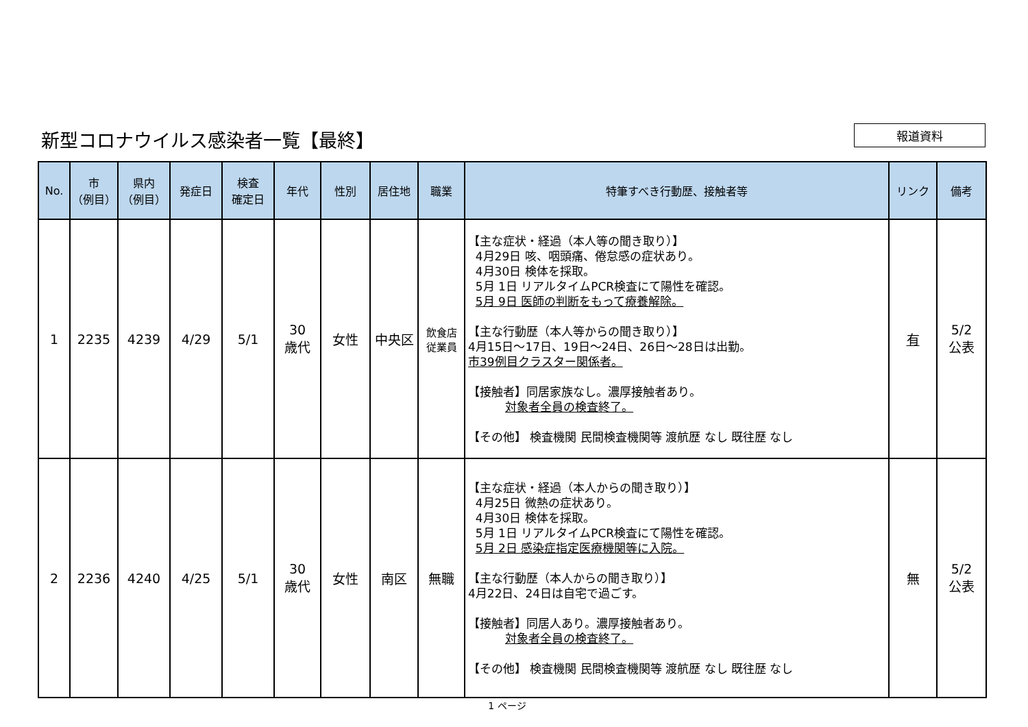新型コロナウイルス感染者一覧【最終】
報道資料
| No. | 市 （例目） | 県内 （例目） | 発症日 | 検査 確定日 | 年代 | 性別 | 居住地 | 職業 | 特筆すべき行動歴、接触者等 | リンク | 備考 |
| --- | --- | --- | --- | --- | --- | --- | --- | --- | --- | --- | --- |
| 1 | 2235 | 4239 | 4/29 | 5/1 | 30 歳代 | 女性 | 中央区 | 飲食店 従業員 | 【主な症状・経過（本人等の聞き取り）】 4月29日 咳、咽頭痛、倦怠感の症状あり。 4月30日 検体を採取。 5月 1日 リアルタイムPCR検査にて陽性を確認。 5月 9日 医師の判断をもって療養解除。 【主な行動歴（本人等からの聞き取り）】 4月15日～17日、19日～24日、26日～28日は出勤。 市39例目クラスター関係者。 【接触者】同居家族なし。濃厚接触者あり。 対象者全員の検査終了。 【その他】 検査機関 民間検査機関等 渡航歴 なし 既往歴 なし | 有 | 5/2 公表 |
| 2 | 2236 | 4240 | 4/25 | 5/1 | 30 歳代 | 女性 | 南区 | 無職 | 【主な症状・経過（本人からの聞き取り）】 4月25日 微熱の症状あり。 4月30日 検体を採取。 5月 1日 リアルタイムPCR検査にて陽性を確認。 5月 2日 感染症指定医療機関等に入院。 【主な行動歴（本人からの聞き取り）】 4月22日、24日は自宅で過ごす。 【接触者】同居人あり。濃厚接触者あり。 対象者全員の検査終了。 【その他】 検査機関 民間検査機関等 渡航歴 なし 既往歴 なし | 無 | 5/2 公表 |
1 ページ